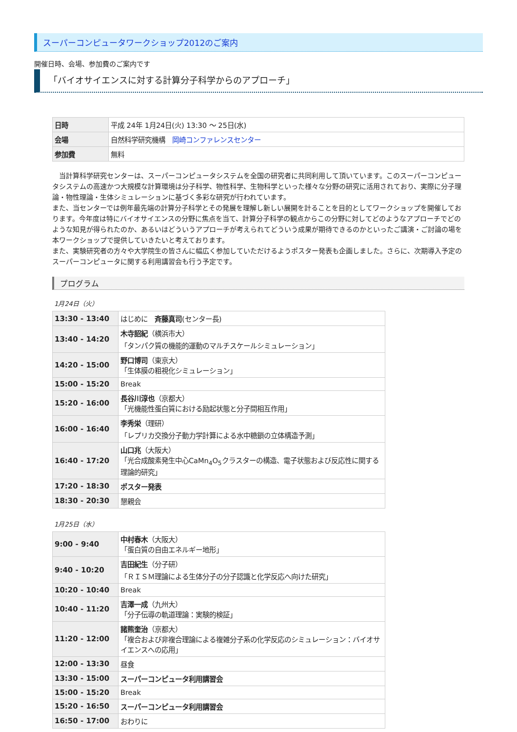スーパーコンピュータワークショップ2012のご案内
開催日時、会場、参加費のご案内です
「バイオサイエンスに対する計算分子科学からのアプローチ」
| 日時 | 平成 24年 1月24日(火) 13:30 ～ 25日(水) |
| 会場 | 自然科学研究機構 岡崎コンファレンスセンター |
| 参加費 | 無料 |
　当計算科学研究センターは、スーパーコンピュータシステムを全国の研究者に共同利用して頂いています。このスーパーコンピュータシステムの高速かつ大規模な計算環境は分子科学、物性科学、生物科学といった様々な分野の研究に活用されており、実際に分子理論・物性理論・生体シミュレーションに基づく多彩な研究が行われています。
また、当センターでは例年最先端の計算分子科学とその発展を理解し新しい展開を計ることを目的としてワークショップを開催しております。今年度は特にバイオサイエンスの分野に焦点を当て、計算分子科学の観点からこの分野に対してどのようなアプローチでどのような知見が得られたのか、あるいはどういうアプローチが考えられてどういう成果が期待できるのかといったご講演・ご討論の場を本ワークショップで提供していきたいと考えております。
また、実験研究者の方々や大学院生の皆さんに幅広く参加していただけるようポスター発表も企画しました。さらに、次期導入予定のスーパーコンピュータに関する利用講習会も行う予定です。
プログラム
1月24日（火）
| 13:30 - 13:40 | はじめに 斉藤真司 (センター長) |
| 13:40 - 14:20 | 木寺詔紀 （横浜市大） 「タンパク質の機能的運動のマルチスケールシミュレーション」 |
| 14:20 - 15:00 | 野口博司 （東京大） 「生体膜の粗視化シミュレーション」 |
| 15:00 - 15:20 | Break |
| 15:20 - 16:00 | 長谷川淳也 （京都大） 「光機能性蛋白質における励起状態と分子間相互作用」 |
| 16:00 - 16:40 | 李秀栄 （理研） 「レプリカ交換分子動力学計算による水中糖鎖の立体構造予測」 |
| 16:40 - 17:20 | 山口兆 （大阪大） 「光合成酸素発生中心CaMn<sub>4</sub>O<sub>5</sub>クラスターの構造、電子状態および反応性に関する理論的研究」 |
| 17:20 - 18:30 | ポスター発表 |
| 18:30 - 20:30 | 懇親会 |
1月25日（水）
| 9:00 - 9:40 | 中村春木 （大阪大） 「蛋白質の自由エネルギー地形」 |
| 9:40 - 10:20 | 吉田紀生 （分子研） 「ＲＩＳＭ理論による生体分子の分子認識と化学反応へ向けた研究」 |
| 10:20 - 10:40 | Break |
| 10:40 - 11:20 | 吉澤一成 （九州大） 「分子伝導の軌道理論：実験的検証」 |
| 11:20 - 12:00 | 諸熊奎治 （京都大） 「複合および非複合理論による複雑分子系の化学反応のシミュレーション：バイオサイエンスへの応用」 |
| 12:00 - 13:30 | 昼食 |
| 13:30 - 15:00 | スーパーコンピュータ利用講習会 |
| 15:00 - 15:20 | Break |
| 15:20 - 16:50 | スーパーコンピュータ利用講習会 |
| 16:50 - 17:00 | おわりに |